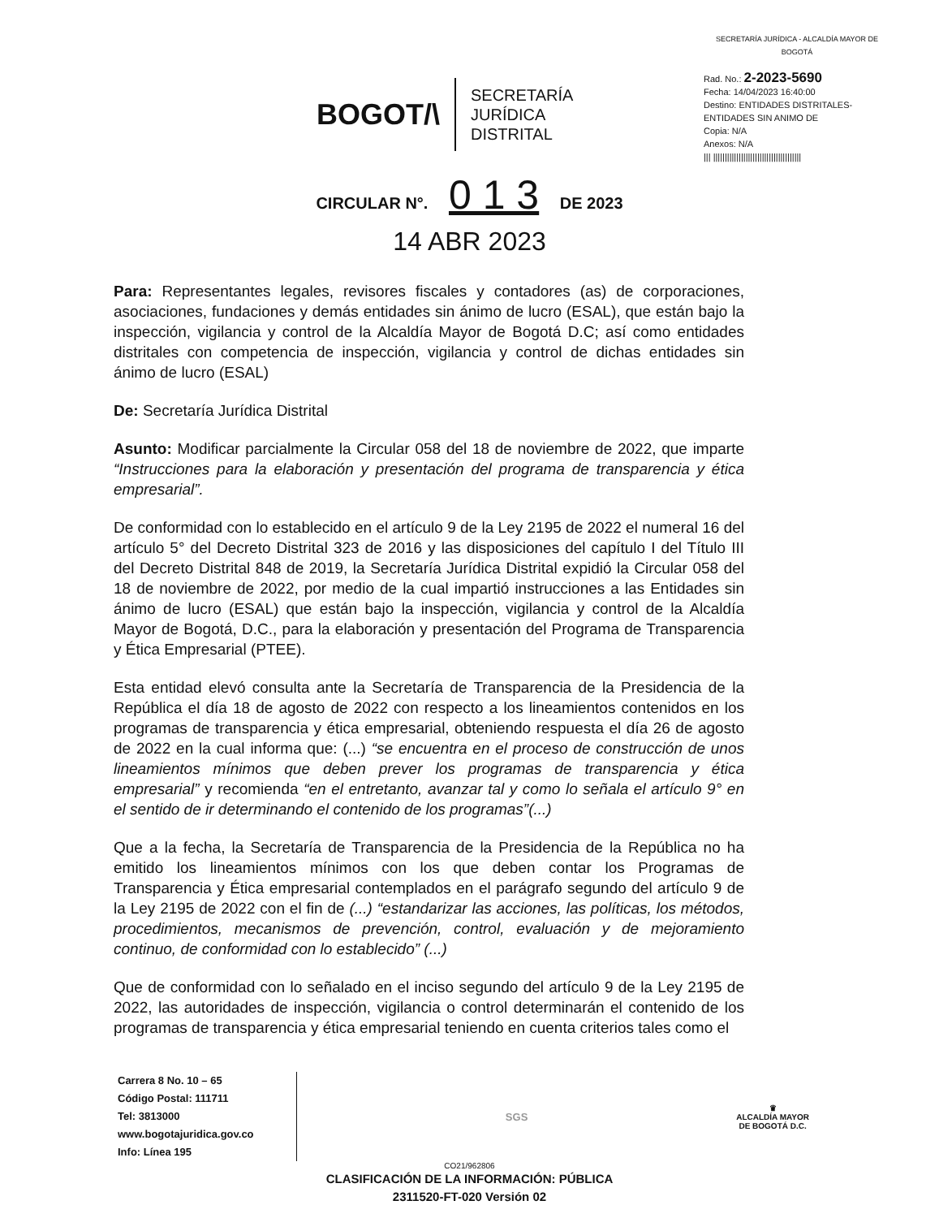BOGOT/\
SECRETARÍA
JURÍDICA
DISTRITAL
SECRETARÍA JURÍDICA - ALCALDÍA MAYOR DE BOGOTÁ
Rad. No.: 2-2023-5690
Fecha: 14/04/2023 16:40:00
Destino: ENTIDADES DISTRITALES-ENTIDADES SIN ANIMO DE
Copia: N/A
Anexos: N/A
||| ||||||||||||||||||||||||||||||||||||||
CIRCULAR N°. 0 1 3 DE 2023
14 ABR 2023
Para: Representantes legales, revisores fiscales y contadores (as) de corporaciones, asociaciones, fundaciones y demás entidades sin ánimo de lucro (ESAL), que están bajo la inspección, vigilancia y control de la Alcaldía Mayor de Bogotá D.C; así como entidades distritales con competencia de inspección, vigilancia y control de dichas entidades sin ánimo de lucro (ESAL)
De: Secretaría Jurídica Distrital
Asunto: Modificar parcialmente la Circular 058 del 18 de noviembre de 2022, que imparte “Instrucciones para la elaboración y presentación del programa de transparencia y ética empresarial”.
De conformidad con lo establecido en el artículo 9 de la Ley 2195 de 2022 el numeral 16 del artículo 5° del Decreto Distrital 323 de 2016 y las disposiciones del capítulo I del Título III del Decreto Distrital 848 de 2019, la Secretaría Jurídica Distrital expidió la Circular 058 del 18 de noviembre de 2022, por medio de la cual impartió instrucciones a las Entidades sin ánimo de lucro (ESAL) que están bajo la inspección, vigilancia y control de la Alcaldía Mayor de Bogotá, D.C., para la elaboración y presentación del Programa de Transparencia y Ética Empresarial (PTEE).
Esta entidad elevó consulta ante la Secretaría de Transparencia de la Presidencia de la República el día 18 de agosto de 2022 con respecto a los lineamientos contenidos en los programas de transparencia y ética empresarial, obteniendo respuesta el día 26 de agosto de 2022 en la cual informa que: (...) “se encuentra en el proceso de construcción de unos lineamientos mínimos que deben prever los programas de transparencia y ética empresarial” y recomienda “en el entretanto, avanzar tal y como lo señala el artículo 9° en el sentido de ir determinando el contenido de los programas”(...)
Que a la fecha, la Secretaría de Transparencia de la Presidencia de la República no ha emitido los lineamientos mínimos con los que deben contar los Programas de Transparencia y Ética empresarial contemplados en el parágrafo segundo del artículo 9 de la Ley 2195 de 2022 con el fin de (...) “estandarizar las acciones, las políticas, los métodos, procedimientos, mecanismos de prevención, control, evaluación y de mejoramiento continuo, de conformidad con lo establecido” (...)
Que de conformidad con lo señalado en el inciso segundo del artículo 9 de la Ley 2195 de 2022, las autoridades de inspección, vigilancia o control determinarán el contenido de los programas de transparencia y ética empresarial teniendo en cuenta criterios tales como el
Carrera 8 No. 10 – 65
Código Postal: 111711
Tel: 3813000
www.bogotajuridica.gov.co
Info: Línea 195
SGS
♛
ALCALDÍA MAYOR
DE BOGOTÁ D.C.
CO21/962806
CLASIFICACIÓN DE LA INFORMACIÓN: PÚBLICA
2311520-FT-020 Versión 02